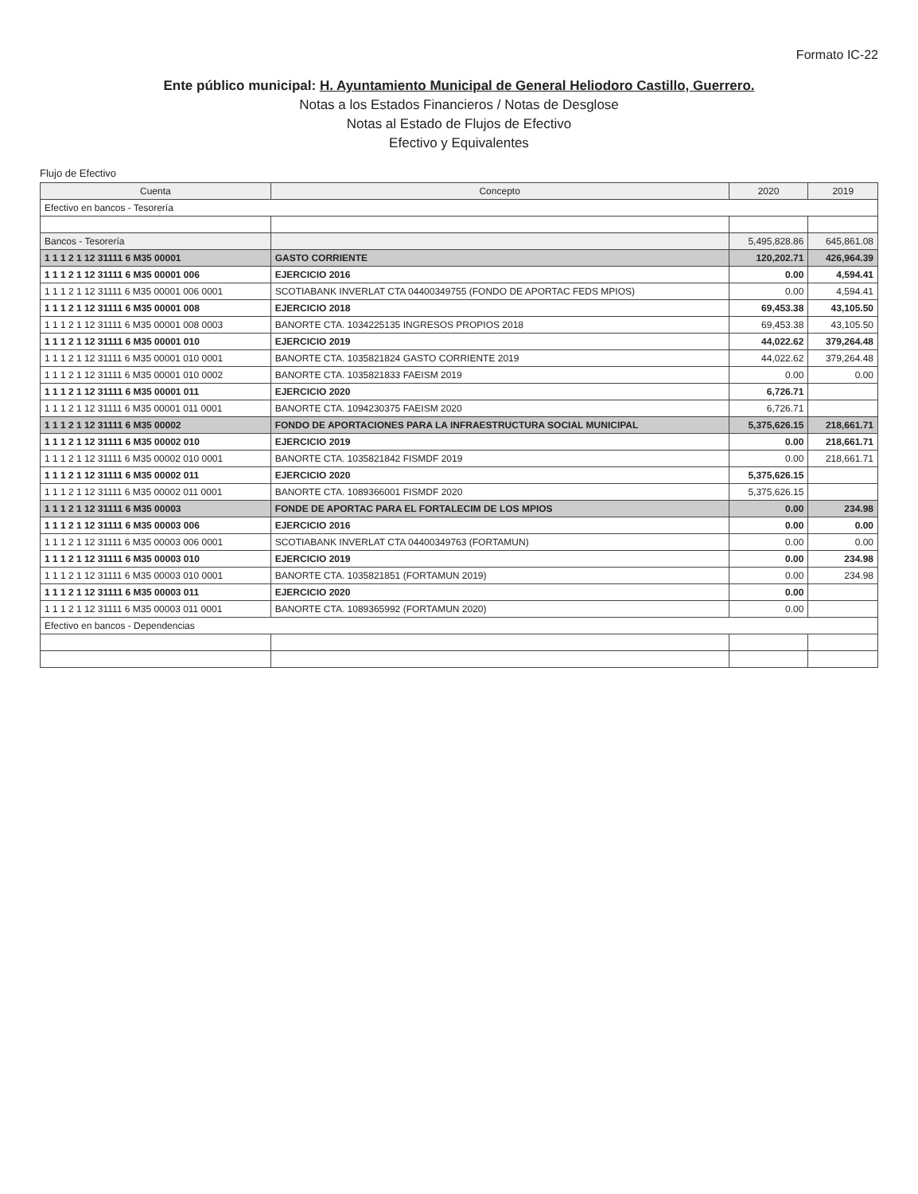Formato IC-22
Ente público municipal: H. Ayuntamiento Municipal de General Heliodoro Castillo, Guerrero.
Notas a los Estados Financieros / Notas de Desglose
Notas al Estado de Flujos de Efectivo
Efectivo y Equivalentes
Flujo de Efectivo
| Cuenta | Concepto | 2020 | 2019 |
| --- | --- | --- | --- |
| Efectivo en bancos - Tesorería | | | |
| Bancos - Tesorería | | 5,495,828.86 | 645,861.08 |
| 1 1 1 2 1 12 31111 6 M35 00001 | GASTO CORRIENTE | 120,202.71 | 426,964.39 |
| 1 1 1 2 1 12 31111 6 M35 00001 006 | EJERCICIO 2016 | 0.00 | 4,594.41 |
| 1 1 1 2 1 12 31111 6 M35 00001 006 0001 | SCOTIABANK INVERLAT CTA 04400349755 (FONDO DE APORTAC FEDS MPIOS) | 0.00 | 4,594.41 |
| 1 1 1 2 1 12 31111 6 M35 00001 008 | EJERCICIO 2018 | 69,453.38 | 43,105.50 |
| 1 1 1 2 1 12 31111 6 M35 00001 008 0003 | BANORTE CTA. 1034225135 INGRESOS PROPIOS 2018 | 69,453.38 | 43,105.50 |
| 1 1 1 2 1 12 31111 6 M35 00001 010 | EJERCICIO 2019 | 44,022.62 | 379,264.48 |
| 1 1 1 2 1 12 31111 6 M35 00001 010 0001 | BANORTE CTA. 1035821824 GASTO CORRIENTE 2019 | 44,022.62 | 379,264.48 |
| 1 1 1 2 1 12 31111 6 M35 00001 010 0002 | BANORTE CTA. 1035821833 FAEISM 2019 | 0.00 | 0.00 |
| 1 1 1 2 1 12 31111 6 M35 00001 011 | EJERCICIO 2020 | 6,726.71 | |
| 1 1 1 2 1 12 31111 6 M35 00001 011 0001 | BANORTE CTA. 1094230375 FAEISM 2020 | 6,726.71 | |
| 1 1 1 2 1 12 31111 6 M35 00002 | FONDO DE APORTACIONES PARA LA INFRAESTRUCTURA SOCIAL MUNICIPAL | 5,375,626.15 | 218,661.71 |
| 1 1 1 2 1 12 31111 6 M35 00002 010 | EJERCICIO 2019 | 0.00 | 218,661.71 |
| 1 1 1 2 1 12 31111 6 M35 00002 010 0001 | BANORTE CTA. 1035821842 FISMDF 2019 | 0.00 | 218,661.71 |
| 1 1 1 2 1 12 31111 6 M35 00002 011 | EJERCICIO 2020 | 5,375,626.15 | |
| 1 1 1 2 1 12 31111 6 M35 00002 011 0001 | BANORTE CTA. 1089366001 FISMDF 2020 | 5,375,626.15 | |
| 1 1 1 2 1 12 31111 6 M35 00003 | FONDE DE APORTAC PARA EL FORTALECIM DE LOS MPIOS | 0.00 | 234.98 |
| 1 1 1 2 1 12 31111 6 M35 00003 006 | EJERCICIO 2016 | 0.00 | 0.00 |
| 1 1 1 2 1 12 31111 6 M35 00003 006 0001 | SCOTIABANK INVERLAT CTA 04400349763 (FORTAMUN) | 0.00 | 0.00 |
| 1 1 1 2 1 12 31111 6 M35 00003 010 | EJERCICIO 2019 | 0.00 | 234.98 |
| 1 1 1 2 1 12 31111 6 M35 00003 010 0001 | BANORTE CTA. 1035821851 (FORTAMUN 2019) | 0.00 | 234.98 |
| 1 1 1 2 1 12 31111 6 M35 00003 011 | EJERCICIO 2020 | 0.00 | |
| 1 1 1 2 1 12 31111 6 M35 00003 011 0001 | BANORTE CTA. 1089365992 (FORTAMUN 2020) | 0.00 | |
| Efectivo en bancos - Dependencias | | | |